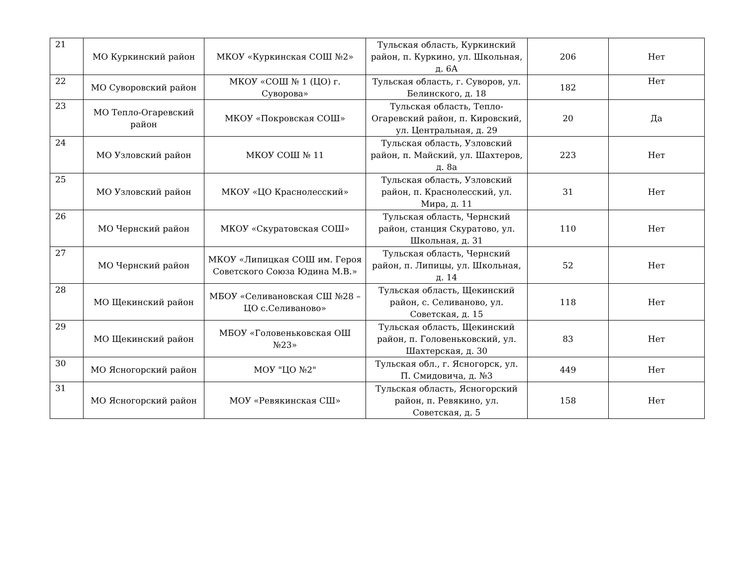| 21 | МО Куркинский район | МКОУ «Куркинская СОШ №2» | Тульская область, Куркинский район, п. Куркино, ул. Школьная, д. 6А | 206 | Нет |
| 22 | МО Суворовский район | МКОУ «СОШ № 1 (ЦО) г. Суворова» | Тульская область, г. Суворов, ул. Белинского, д. 18 | 182 | Нет |
| 23 | МО Тепло-Огаревский район | МКОУ «Покровская СОШ» | Тульская область, Тепло-Огаревский район, п. Кировский, ул. Центральная, д. 29 | 20 | Да |
| 24 | МО Узловский район | МКОУ СОШ № 11 | Тульская область, Узловский район, п. Майский, ул. Шахтеров, д. 8а | 223 | Нет |
| 25 | МО Узловский район | МКОУ «ЦО Краснолесский» | Тульская область, Узловский район, п. Краснолесский, ул. Мира, д. 11 | 31 | Нет |
| 26 | МО Чернский район | МКОУ «Скуратовская СОШ» | Тульская область, Чернский район, станция Скуратово, ул. Школьная, д. 31 | 110 | Нет |
| 27 | МО Чернский район | МКОУ «Липицкая СОШ им. Героя Советского Союза Юдина М.В.» | Тульская область, Чернский район, п. Липицы, ул. Школьная, д. 14 | 52 | Нет |
| 28 | МО Щекинский район | МБОУ «Селивановская СШ №28 – ЦО с.Селиваново» | Тульская область, Щекинский район, с. Селиваново, ул. Советская, д. 15 | 118 | Нет |
| 29 | МО Щекинский район | МБОУ «Головеньковская ОШ №23» | Тульская область, Щекинский район, п. Головеньковский, ул. Шахтерская, д. 30 | 83 | Нет |
| 30 | МО Ясногорский район | МОУ "ЦО №2" | Тульская обл., г. Ясногорск, ул. П. Смидовича, д. №3 | 449 | Нет |
| 31 | МО Ясногорский район | МОУ «Ревякинская СШ» | Тульская область, Ясногорский район, п. Ревякино, ул. Советская, д. 5 | 158 | Нет |